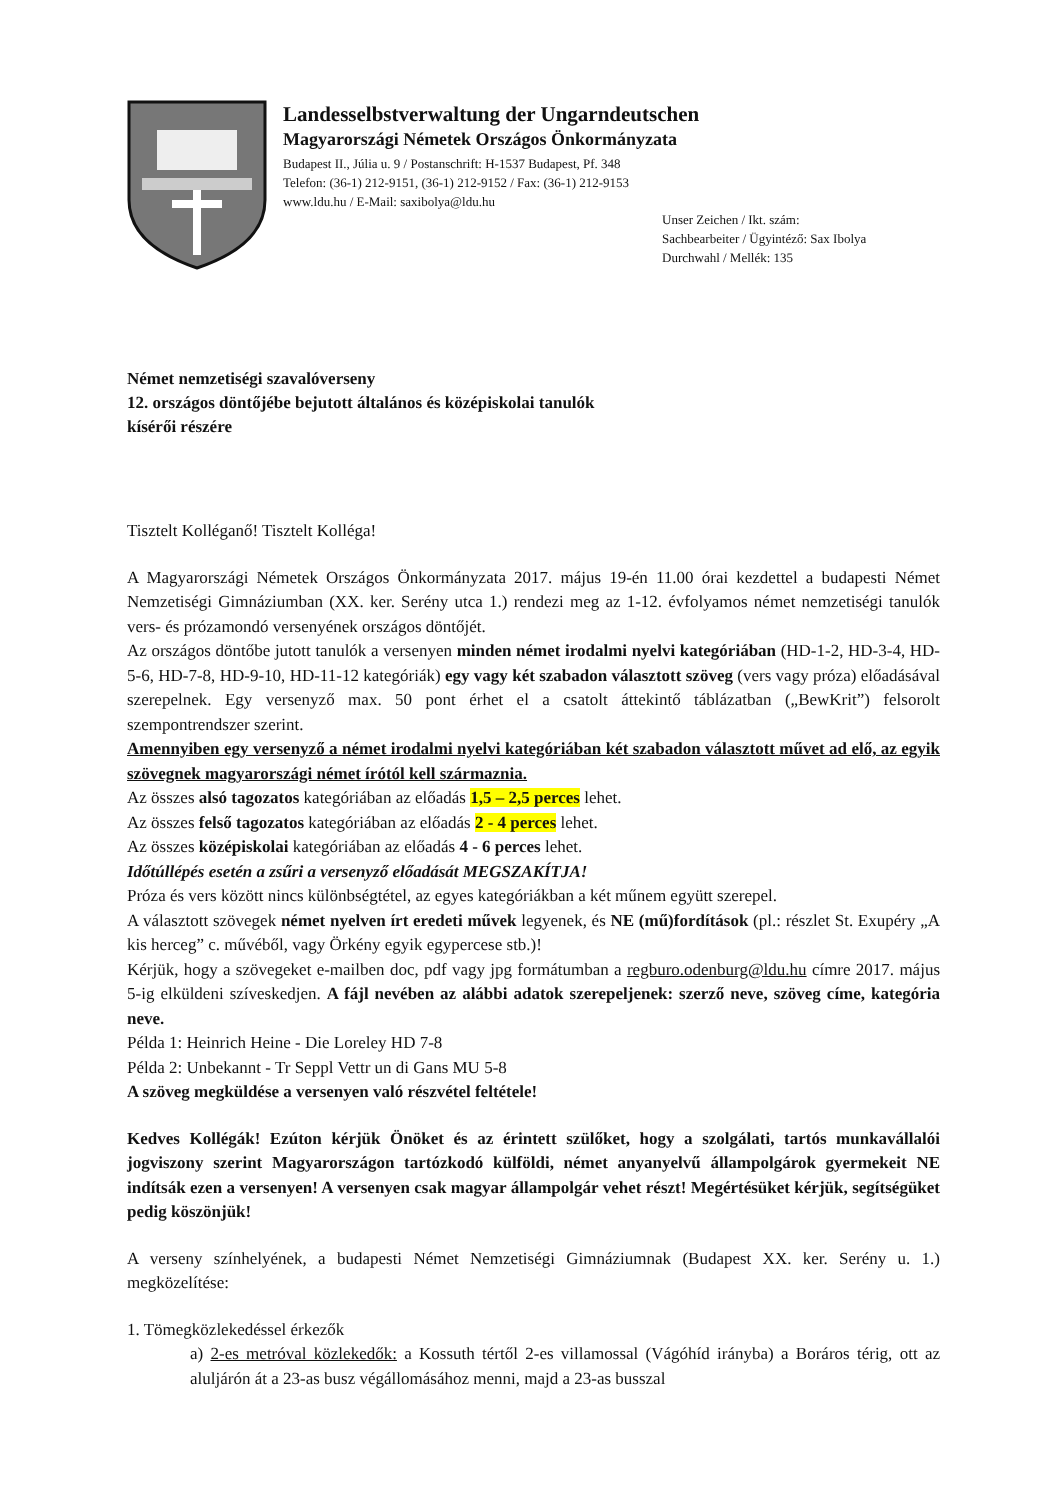Landesselbstverwaltung der Ungarndeutschen
Magyarországi Németek Országos Önkormányzata
Budapest II., Júlia u. 9 / Postanschrift: H-1537 Budapest, Pf. 348
Telefon: (36-1) 212-9151, (36-1) 212-9152 / Fax: (36-1) 212-9153
www.ldu.hu / E-Mail: saxibolya@ldu.hu
Unser Zeichen / Ikt. szám:
Sachbearbeiter / Ügyintéző: Sax Ibolya
Durchwahl / Mellék: 135
Német nemzetiségi szavalóverseny
12. országos döntőjébe bejutott általános és középiskolai tanulók
kísérői részére
Tisztelt Kolléganő! Tisztelt Kolléga!
A Magyarországi Németek Országos Önkormányzata 2017. május 19-én 11.00 órai kezdettel a budapesti Német Nemzetiségi Gimnáziumban (XX. ker. Serény utca 1.) rendezi meg az 1-12. évfolyamos német nemzetiségi tanulók vers- és prózamondó versenyének országos döntőjét.
Az országos döntőbe jutott tanulók a versenyen minden német irodalmi nyelvi kategóriában (HD-1-2, HD-3-4, HD-5-6, HD-7-8, HD-9-10, HD-11-12 kategóriák) egy vagy két szabadon választott szöveg (vers vagy próza) előadásával szerepelnek. Egy versenyző max. 50 pont érhet el a csatolt áttekintő táblázatban („BewKrit”) felsorolt szempontrendszer szerint.
Amennyiben egy versenyző a német irodalmi nyelvi kategóriában két szabadon választott művet ad elő, az egyik szövegnek magyarországi német írótól kell származnia.
Az összes alsó tagozatos kategóriában az előadás 1,5 – 2,5 perces lehet.
Az összes felső tagozatos kategóriában az előadás 2 - 4 perces lehet.
Az összes középiskolai kategóriában az előadás 4 - 6 perces lehet.
Időtúllépés esetén a zsűri a versenyző előadását MEGSZAKÍTJA!
Próza és vers között nincs különbségtétel, az egyes kategóriákban a két műnem együtt szerepel.
A választott szövegek német nyelven írt eredeti művek legyenek, és NE (mű)fordítások (pl.: részlet St. Exupéry „A kis herceg” c. művéből, vagy Örkény egyik egypercese stb.)!
Kérjük, hogy a szövegeket e-mailben doc, pdf vagy jpg formátumban a regburo.odenburg@ldu.hu címre 2017. május 5-ig elküldeni szíveskedjen. A fájl nevében az alábbi adatok szerepeljenek: szerző neve, szöveg címe, kategória neve.
Példa 1: Heinrich Heine - Die Loreley HD 7-8
Példa 2: Unbekannt - Tr Seppl Vettr un di Gans MU 5-8
A szöveg megküldése a versenyen való részvétel feltétele!
Kedves Kollégák! Ezúton kérjük Önöket és az érintett szülőket, hogy a szolgálati, tartós munkavállalói jogviszony szerint Magyarországon tartózkodó külföldi, német anyanyelvű állampolgárok gyermekeit NE indítsák ezen a versenyen! A versenyen csak magyar állampolgár vehet részt! Megértésüket kérjük, segítségüket pedig köszönjük!
A verseny színhelyének, a budapesti Német Nemzetiségi Gimnáziumnak (Budapest XX. ker. Serény u. 1.) megközelítése:
1. Tömegközlekedéssel érkezők
a) 2-es metróval közlekedők: a Kossuth tértől 2-es villamossal (Vágóhíd irányba) a Boráros térig, ott az aluljárón át a 23-as busz végállomásához menni, majd a 23-as busszal